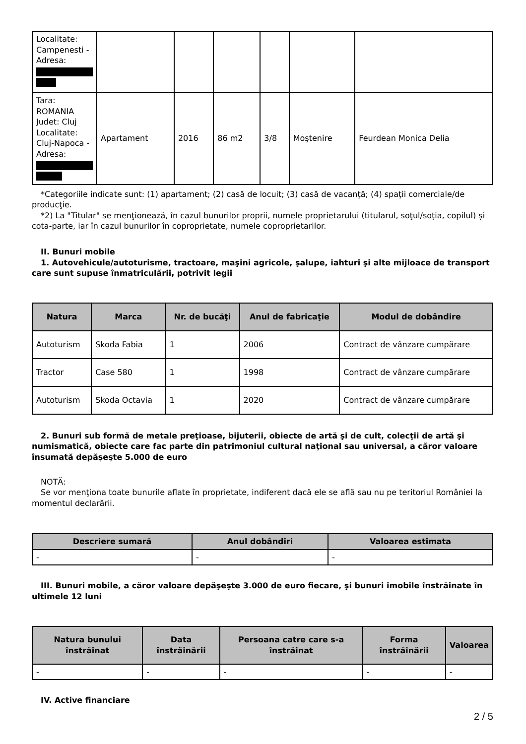| Localitate: Campenesti - Adresa: | | | | | | |
| Tara: ROMANIA Judet: Cluj Localitate: Cluj-Napoca - Adresa: | Apartament | 2016 | 86 m2 | 3/8 | Moştenire | Feurdean Monica Delia |
*Categoriile indicate sunt: (1) apartament; (2) casă de locuit; (3) casă de vacanţă; (4) spaţii comerciale/de producţie.
*2) La "Titular" se menţionează, în cazul bunurilor proprii, numele proprietarului (titularul, soţul/soţia, copilul) și cota-parte, iar în cazul bunurilor în coproprietate, numele coproprietarilor.
II. Bunuri mobile
1. Autovehicule/autoturisme, tractoare, maşini agricole, şalupe, iahturi şi alte mijloace de transport care sunt supuse înmatriculării, potrivit legii
| Natura | Marca | Nr. de bucăţi | Anul de fabricaţie | Modul de dobândire |
| --- | --- | --- | --- | --- |
| Autoturism | Skoda Fabia | 1 | 2006 | Contract de vânzare cumpărare |
| Tractor | Case 580 | 1 | 1998 | Contract de vânzare cumpărare |
| Autoturism | Skoda Octavia | 1 | 2020 | Contract de vânzare cumpărare |
2. Bunuri sub formă de metale preţioase, bijuterii, obiecte de artă şi de cult, colecţii de artă şi numismatică, obiecte care fac parte din patrimoniul cultural naţional sau universal, a căror valoare însumată depăşeşte 5.000 de euro
NOTĂ:
Se vor menţiona toate bunurile aflate în proprietate, indiferent dacă ele se află sau nu pe teritoriul României la momentul declarării.
| Descriere sumară | Anul dobândiri | Valoarea estimata |
| --- | --- | --- |
| - | - | - |
III. Bunuri mobile, a căror valoare depăşeşte 3.000 de euro fiecare, şi bunuri imobile înstrăinate în ultimele 12 luni
| Natura bunului înstrăinat | Data înstrăinării | Persoana catre care s-a înstrăinat | Forma înstrăinării | Valoarea |
| --- | --- | --- | --- | --- |
| - | - | - | - | - |
IV. Active financiare
2 / 5